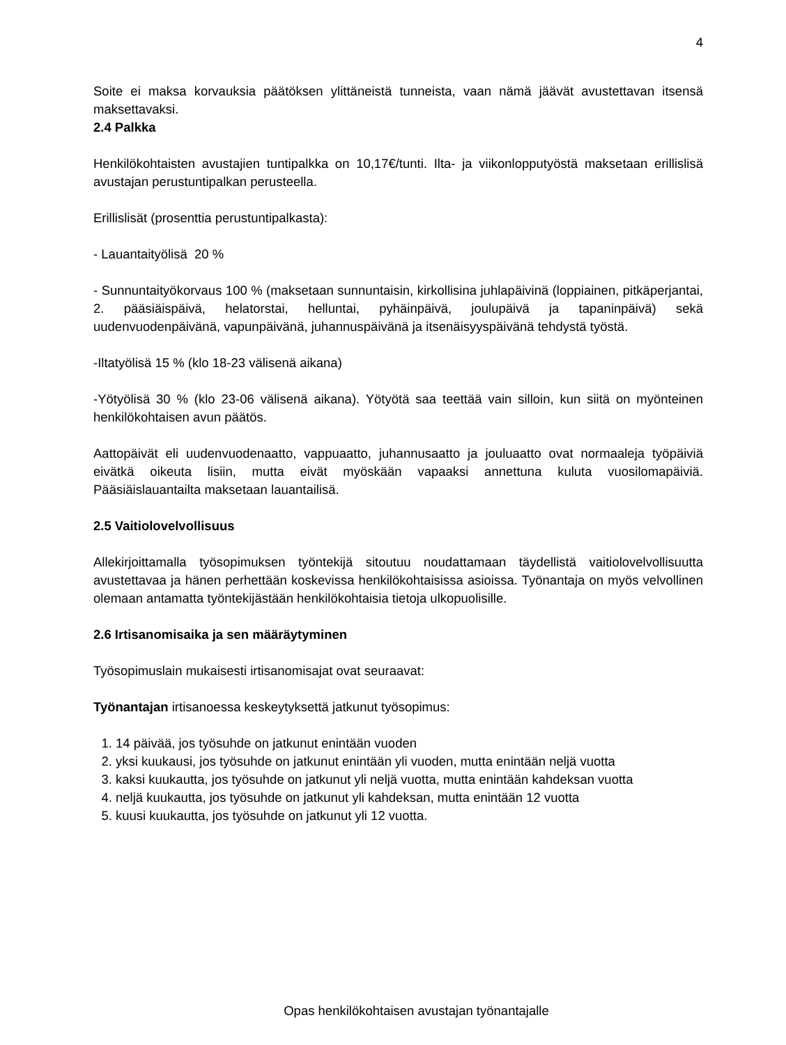4
Soite ei maksa korvauksia päätöksen ylittäneistä tunneista, vaan nämä jäävät avustettavan itsensä maksettavaksi.
2.4 Palkka
Henkilökohtaisten avustajien tuntipalkka on 10,17€/tunti. Ilta- ja viikonlopputyöstä maksetaan erillislisä avustajan perustuntipalkan perusteella.
Erillislisät (prosenttia perustuntipalkasta):
- Lauantaityölisä 20 %
- Sunnuntaityökorvaus 100 % (maksetaan sunnuntaisin, kirkollisina juhlapäivinä (loppiainen, pitkäperjantai, 2. pääsiäispäivä, helatorstai, helluntai, pyhäinpäivä, joulupäivä ja tapaninpäivä) sekä uudenvuodenpäivänä, vapunpäivänä, juhannuspäivänä ja itsenäisyyspäivänä tehdystä työstä.
-Iltatyölisä 15 % (klo 18-23 välisenä aikana)
-Yötyölisä 30 % (klo 23-06 välisenä aikana). Yötyötä saa teettää vain silloin, kun siitä on myönteinen henkilökohtaisen avun päätös.
Aattopäivät eli uudenvuodenaatto, vappuaatto, juhannusaatto ja jouluaatto ovat normaaleja työpäiviä eivätkä oikeuta lisiin, mutta eivät myöskään vapaaksi annettuna kuluta vuosilomapäiviä. Pääsiäislauantailta maksetaan lauantailisä.
2.5 Vaitiolovelvollisuus
Allekirjoittamalla työsopimuksen työntekijä sitoutuu noudattamaan täydellistä vaitiolovelvollisuutta avustettavaa ja hänen perhettään koskevissa henkilökohtaisissa asioissa. Työnantaja on myös velvollinen olemaan antamatta työntekijästään henkilökohtaisia tietoja ulkopuolisille.
2.6 Irtisanomisaika ja sen määräytyminen
Työsopimuslain mukaisesti irtisanomisajat ovat seuraavat:
Työnantajan irtisanoessa keskeytyksettä jatkunut työsopimus:
1. 14 päivää, jos työsuhde on jatkunut enintään vuoden
2. yksi kuukausi, jos työsuhde on jatkunut enintään yli vuoden, mutta enintään neljä vuotta
3. kaksi kuukautta, jos työsuhde on jatkunut yli neljä vuotta, mutta enintään kahdeksan vuotta
4. neljä kuukautta, jos työsuhde on jatkunut yli kahdeksan, mutta enintään 12 vuotta
5. kuusi kuukautta, jos työsuhde on jatkunut yli 12 vuotta.
Opas henkilökohtaisen avustajan työnantajalle